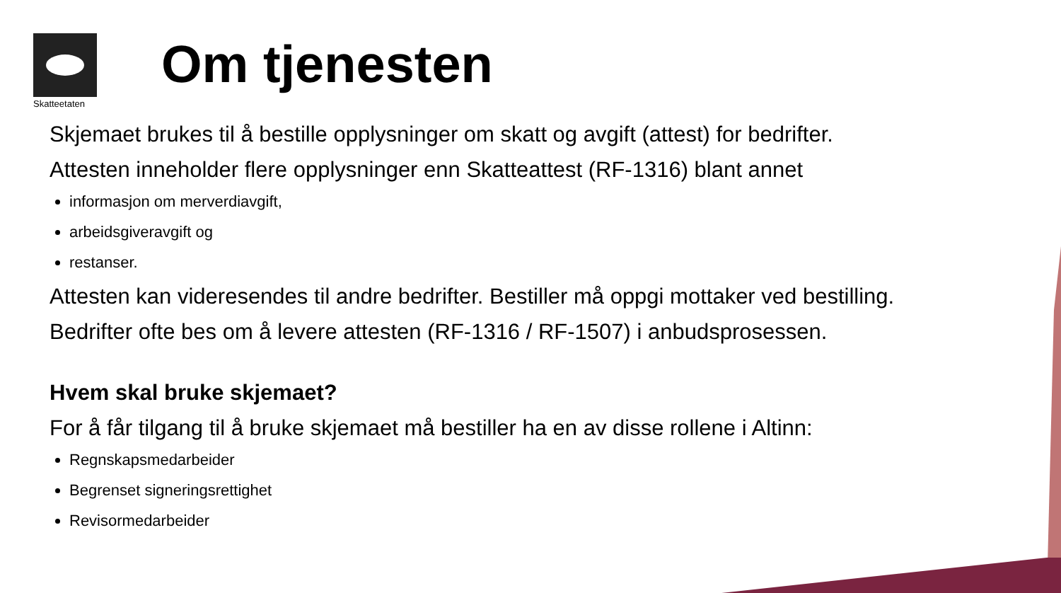Skatteetaten
Om tjenesten
Skjemaet brukes til å bestille opplysninger om skatt og avgift (attest) for bedrifter.
Attesten inneholder flere opplysninger enn Skatteattest (RF-1316) blant annet
informasjon om merverdiavgift,
arbeidsgiveravgift og
restanser.
Attesten kan videresendes til andre bedrifter. Bestiller må oppgi mottaker ved bestilling.
Bedrifter ofte bes om å levere attesten (RF-1316 / RF-1507) i anbudsprosessen.
Hvem skal bruke skjemaet?
For å får tilgang til å bruke skjemaet må bestiller ha en av disse rollene i Altinn:
Regnskapsmedarbeider
Begrenset signeringsrettighet
Revisormedarbeider